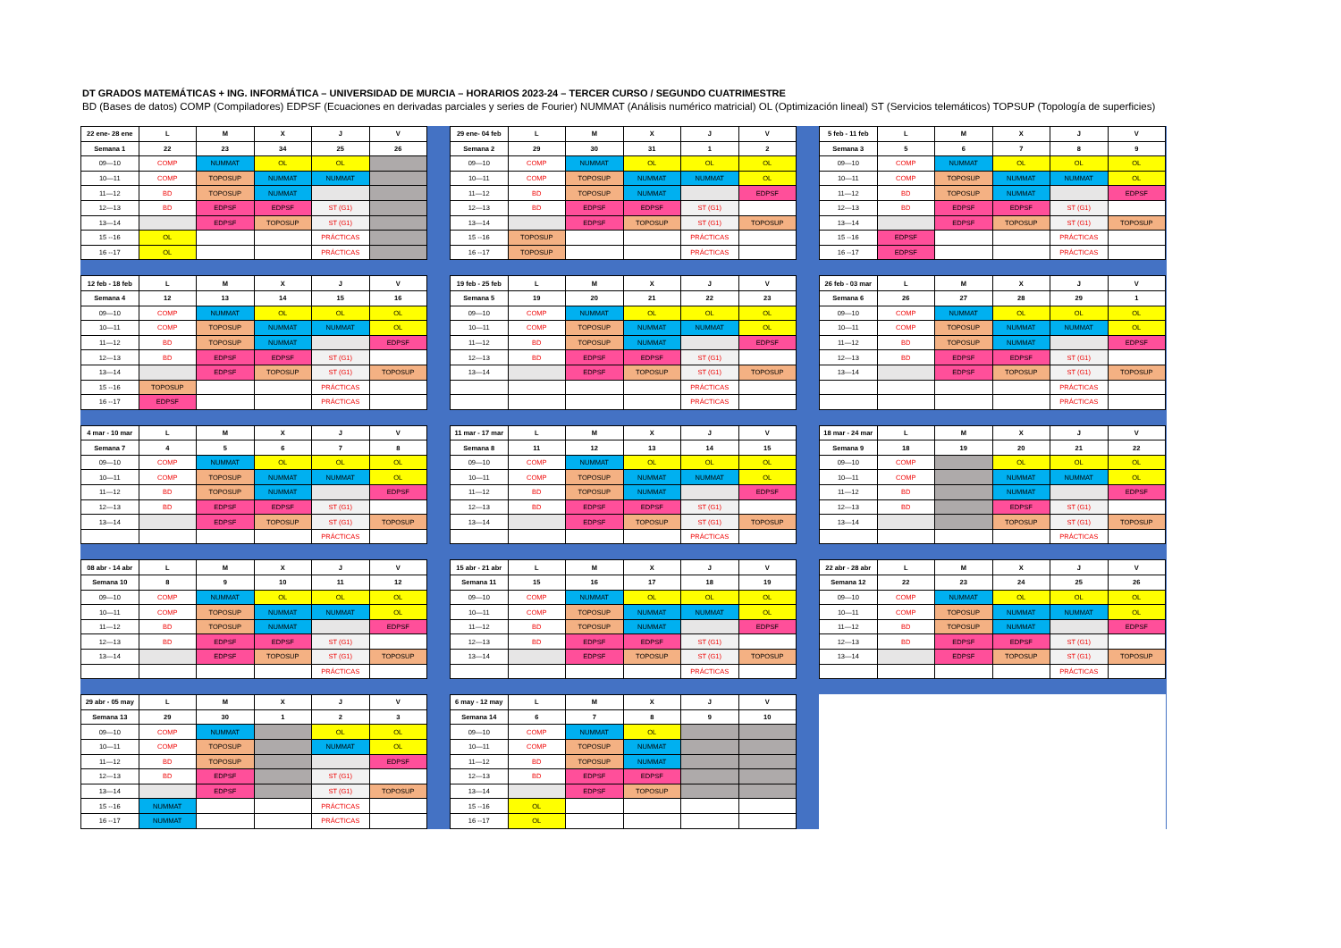DT GRADOS MATEMÁTICAS + ING. INFORMÁTICA – UNIVERSIDAD DE MURCIA – HORARIOS 2023-24 – TERCER CURSO / SEGUNDO CUATRIMESTRE
BD (Bases de datos) COMP (Compiladores) EDPSF (Ecuaciones en derivadas parciales y series de Fourier) NUMMAT (Análisis numérico matricial) OL (Optimización lineal) ST (Servicios telemáticos) TOPSUP (Topología de superficies)
| 22 ene- 28 ene | L | M | X | J | V |
| --- | --- | --- | --- | --- | --- |
| Semana 1 | 22 | 23 | 34 | 25 | 26 |
| 09—10 | COMP | NUMMAT | OL | OL | |
| 10—11 | COMP | TOPOSUP | NUMMAT | NUMMAT | |
| 11—12 | BD | TOPOSUP | NUMMAT | | |
| 12—13 | BD | EDPSF | EDPSF | ST (G1) | |
| 13—14 | | EDPSF | TOPOSUP | ST (G1) | |
| 15 --16 | OL | | | PRÁCTICAS | |
| 16 --17 | OL | | | PRÁCTICAS | |
| 29 ene- 04 feb | L | M | X | J | V |
| --- | --- | --- | --- | --- | --- |
| Semana 2 | 29 | 30 | 31 | 1 | 2 |
| 09—10 | COMP | NUMMAT | OL | OL | OL |
| 10—11 | COMP | TOPOSUP | NUMMAT | NUMMAT | OL |
| 11—12 | BD | TOPOSUP | NUMMAT | | EDPSF |
| 12—13 | BD | EDPSF | EDPSF | ST (G1) | |
| 13—14 | | EDPSF | TOPOSUP | ST (G1) | TOPOSUP |
| 15 --16 | TOPOSUP | | | PRÁCTICAS | |
| 16 --17 | TOPOSUP | | | PRÁCTICAS | |
| 5 feb - 11 feb | L | M | X | J | V |
| --- | --- | --- | --- | --- | --- |
| Semana 3 | 5 | 6 | 7 | 8 | 9 |
| 09—10 | COMP | NUMMAT | OL | OL | OL |
| 10—11 | COMP | TOPOSUP | NUMMAT | NUMMAT | OL |
| 11—12 | BD | TOPOSUP | NUMMAT | | EDPSF |
| 12—13 | BD | EDPSF | EDPSF | ST (G1) | |
| 13—14 | | EDPSF | TOPOSUP | ST (G1) | TOPOSUP |
| 15 --16 | EDPSF | | | PRÁCTICAS | |
| 16 --17 | EDPSF | | | PRÁCTICAS | |
| 12 feb - 18 feb | L | M | X | J | V |
| --- | --- | --- | --- | --- | --- |
| Semana 4 | 12 | 13 | 14 | 15 | 16 |
| 09—10 | COMP | NUMMAT | OL | OL | OL |
| 10—11 | COMP | TOPOSUP | NUMMAT | NUMMAT | OL |
| 11—12 | BD | TOPOSUP | NUMMAT | | EDPSF |
| 12—13 | BD | EDPSF | EDPSF | ST (G1) | |
| 13—14 | | EDPSF | TOPOSUP | ST (G1) | TOPOSUP |
| 15 --16 | TOPOSUP | | | PRÁCTICAS | |
| 16 --17 | EDPSF | | | PRÁCTICAS | |
| 19 feb - 25 feb | L | M | X | J | V |
| --- | --- | --- | --- | --- | --- |
| Semana 5 | 19 | 20 | 21 | 22 | 23 |
| 09—10 | COMP | NUMMAT | OL | OL | OL |
| 10—11 | COMP | TOPOSUP | NUMMAT | NUMMAT | OL |
| 11—12 | BD | TOPOSUP | NUMMAT | | EDPSF |
| 12—13 | BD | EDPSF | EDPSF | ST (G1) | |
| 13—14 | | EDPSF | TOPOSUP | ST (G1) | TOPOSUP |
| | | | | PRÁCTICAS | |
| | | | | PRÁCTICAS | |
| 26 feb - 03 mar | L | M | X | J | V |
| --- | --- | --- | --- | --- | --- |
| Semana 6 | 26 | 27 | 28 | 29 | 1 |
| 09—10 | COMP | NUMMAT | OL | OL | OL |
| 10—11 | COMP | TOPOSUP | NUMMAT | NUMMAT | OL |
| 11—12 | BD | TOPOSUP | NUMMAT | | EDPSF |
| 12—13 | BD | EDPSF | EDPSF | ST (G1) | |
| 13—14 | | EDPSF | TOPOSUP | ST (G1) | TOPOSUP |
| | | | | PRÁCTICAS | |
| | | | | PRÁCTICAS | |
| 4 mar - 10 mar | L | M | X | J | V |
| --- | --- | --- | --- | --- | --- |
| Semana 7 | 4 | 5 | 6 | 7 | 8 |
| 09—10 | COMP | NUMMAT | OL | OL | OL |
| 10—11 | COMP | TOPOSUP | NUMMAT | NUMMAT | OL |
| 11—12 | BD | TOPOSUP | NUMMAT | | EDPSF |
| 12—13 | BD | EDPSF | EDPSF | ST (G1) | |
| 13—14 | | EDPSF | TOPOSUP | ST (G1) | TOPOSUP |
| | | | | PRÁCTICAS | |
| 11 mar - 17 mar | L | M | X | J | V |
| --- | --- | --- | --- | --- | --- |
| Semana 8 | 11 | 12 | 13 | 14 | 15 |
| 09—10 | COMP | NUMMAT | OL | OL | OL |
| 10—11 | COMP | TOPOSUP | NUMMAT | NUMMAT | OL |
| 11—12 | BD | TOPOSUP | NUMMAT | | EDPSF |
| 12—13 | BD | EDPSF | EDPSF | ST (G1) | |
| 13—14 | | EDPSF | TOPOSUP | ST (G1) | TOPOSUP |
| | | | | PRÁCTICAS | |
| 18 mar - 24 mar | L | M | X | J | V |
| --- | --- | --- | --- | --- | --- |
| Semana 9 | 18 | 19 | 20 | 21 | 22 |
| 09—10 | COMP | | OL | OL | OL |
| 10—11 | COMP | | NUMMAT | NUMMAT | OL |
| 11—12 | BD | | NUMMAT | | EDPSF |
| 12—13 | BD | | EDPSF | ST (G1) | |
| 13—14 | | | TOPOSUP | ST (G1) | TOPOSUP |
| | | | | PRÁCTICAS | |
| 08 abr - 14 abr | L | M | X | J | V |
| --- | --- | --- | --- | --- | --- |
| Semana 10 | 8 | 9 | 10 | 11 | 12 |
| 09—10 | COMP | NUMMAT | OL | OL | OL |
| 10—11 | COMP | TOPOSUP | NUMMAT | NUMMAT | OL |
| 11—12 | BD | TOPOSUP | NUMMAT | | EDPSF |
| 12—13 | BD | EDPSF | EDPSF | ST (G1) | |
| 13—14 | | EDPSF | TOPOSUP | ST (G1) | TOPOSUP |
| | | | | PRÁCTICAS | |
| 15 abr - 21 abr | L | M | X | J | V |
| --- | --- | --- | --- | --- | --- |
| Semana 11 | 15 | 16 | 17 | 18 | 19 |
| 09—10 | COMP | NUMMAT | OL | OL | OL |
| 10—11 | COMP | TOPOSUP | NUMMAT | NUMMAT | OL |
| 11—12 | BD | TOPOSUP | NUMMAT | | EDPSF |
| 12—13 | BD | EDPSF | EDPSF | ST (G1) | |
| 13—14 | | EDPSF | TOPOSUP | ST (G1) | TOPOSUP |
| | | | | PRÁCTICAS | |
| 22 abr - 28 abr | L | M | X | J | V |
| --- | --- | --- | --- | --- | --- |
| Semana 12 | 22 | 23 | 24 | 25 | 26 |
| 09—10 | COMP | NUMMAT | OL | OL | OL |
| 10—11 | COMP | TOPOSUP | NUMMAT | NUMMAT | OL |
| 11—12 | BD | TOPOSUP | NUMMAT | | EDPSF |
| 12—13 | BD | EDPSF | EDPSF | ST (G1) | |
| 13—14 | | EDPSF | TOPOSUP | ST (G1) | TOPOSUP |
| | | | | PRÁCTICAS | |
| 29 abr - 05 may | L | M | X | J | V |
| --- | --- | --- | --- | --- | --- |
| Semana 13 | 29 | 30 | 1 | 2 | 3 |
| 09—10 | COMP | NUMMAT | | OL | OL |
| 10—11 | COMP | TOPOSUP | | NUMMAT | OL |
| 11—12 | BD | TOPOSUP | | | EDPSF |
| 12—13 | BD | EDPSF | | ST (G1) | |
| 13—14 | | EDPSF | | ST (G1) | TOPOSUP |
| 15 --16 | NUMMAT | | | PRÁCTICAS | |
| 16 --17 | NUMMAT | | | PRÁCTICAS | |
| 6 may - 12 may | L | M | X | J | V |
| --- | --- | --- | --- | --- | --- |
| Semana 14 | 6 | 7 | 8 | 9 | 10 |
| 09—10 | COMP | NUMMAT | OL | | |
| 10—11 | COMP | TOPOSUP | NUMMAT | | |
| 11—12 | BD | TOPOSUP | NUMMAT | | |
| 12—13 | BD | EDPSF | EDPSF | | |
| 13—14 | | EDPSF | TOPOSUP | | |
| 15 --16 | OL | | | | |
| 16 --17 | OL | | | | |